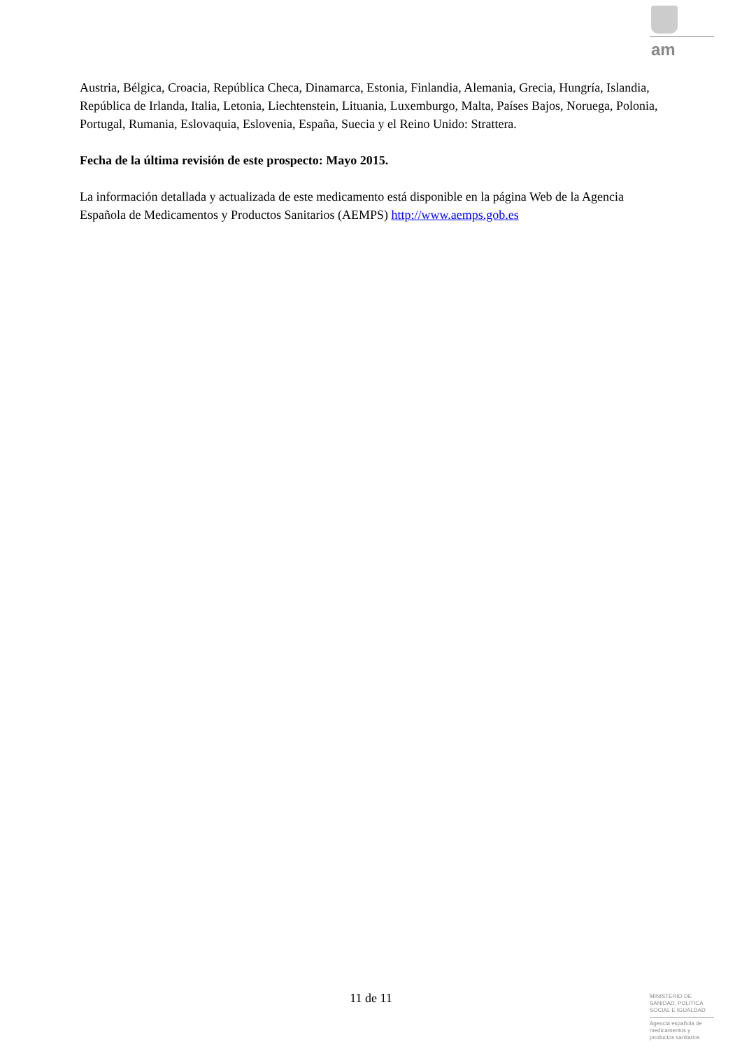am
Austria, Bélgica, Croacia, República Checa, Dinamarca, Estonia, Finlandia, Alemania, Grecia, Hungría, Islandia, República de Irlanda, Italia, Letonia, Liechtenstein, Lituania, Luxemburgo, Malta, Países Bajos, Noruega, Polonia, Portugal, Rumania, Eslovaquia, Eslovenia, España, Suecia y el Reino Unido: Strattera.
Fecha de la última revisión de este prospecto: Mayo 2015.
La información detallada y actualizada de este medicamento está disponible en la página Web de la Agencia Española de Medicamentos y Productos Sanitarios (AEMPS) http://www.aemps.gob.es
11 de 11
MINISTERIO DE
SANIDAD, POLITICA
SOCIAL E IGUALDAD
Agencia española de
medicamentos y
productos sanitarios